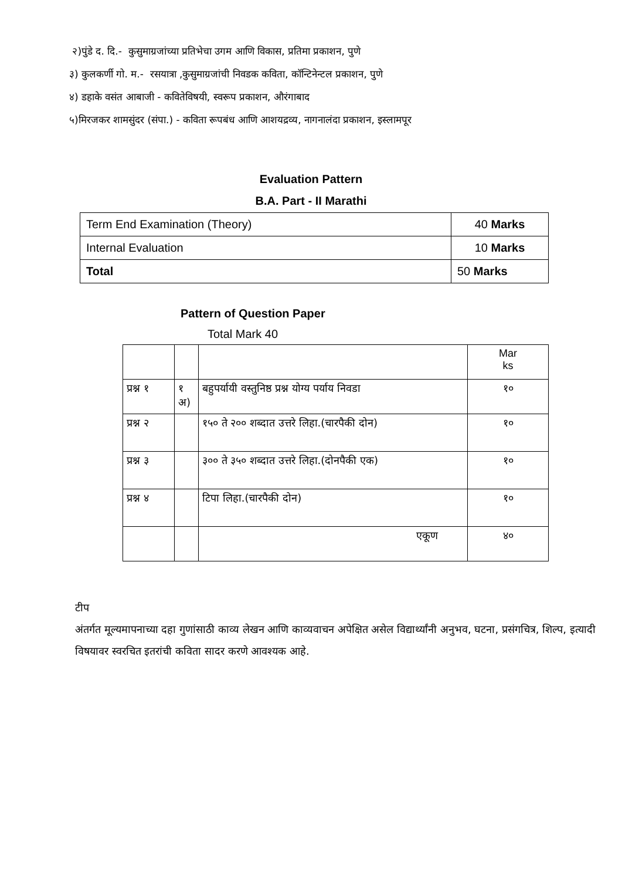२)पुंडे द. दि.- कुसुमाग्रजांच्या प्रतिभेचा उगम आणि विकास, प्रतिमा प्रकाशन, पुणे
३) कुलकर्णी गो. म.- रसयात्रा ,कुसुमाग्रजांची निवडक कविता, कॉन्टिनेन्टल प्रकाशन, पुणे
४) डहाके वसंत आबाजी - कवितेविषयी, स्वरूप प्रकाशन, औरंगाबाद
५)मिरजकर शामसुंदर (संपा.) - कविता रूपबंध आणि आशयद्रव्य, नागनालंदा प्रकाशन, इस्लामपूर
Evaluation Pattern
B.A. Part - II Marathi
| Term End Examination (Theory) | 40 Marks |
| Internal Evaluation | 10 Marks |
| Total | 50 Marks |
Pattern of Question Paper
Total Mark 40
| | | | Mar ks |
| प्रश्न १ | १ अ) | बहुपर्यायी वस्तुनिष्ठ प्रश्न योग्य पर्याय निवडा | १० |
| प्रश्न २ | | १५० ते २०० शब्दात उत्तरे लिहा.(चारपैकी दोन) | १० |
| प्रश्न ३ | | ३०० ते ३५० शब्दात उत्तरे लिहा.(दोनपैकी एक) | १० |
| प्रश्न ४ | | टिपा लिहा.(चारपैकी दोन) | १० |
| | | एकूण | ४० |
टीप
अंतर्गत मूल्यमापनाच्या दहा गुणांसाठी काव्य लेखन आणि काव्यवाचन अपेक्षित असेल विद्यार्थ्यांनी अनुभव, घटना, प्रसंगचित्र, शिल्प, इत्यादी विषयावर स्वरचित इतरांची कविता सादर करणे आवश्यक आहे.